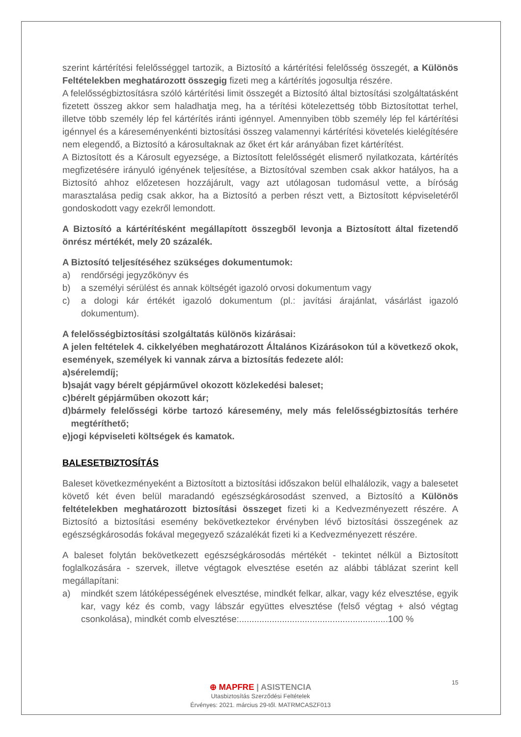szerint kártérítési felelősséggel tartozik, a Biztosító a kártérítési felelősség összegét, a Különös Feltételekben meghatározott összegig fizeti meg a kártérítés jogosultja részére.
A felelősségbiztosításra szóló kártérítési limit összegét a Biztosító által biztosítási szolgáltatásként fizetett összeg akkor sem haladhatja meg, ha a térítési kötelezettség több Biztosítottat terhel, illetve több személy lép fel kártérítés iránti igénnyel. Amennyiben több személy lép fel kártérítési igénnyel és a káreseményenkénti biztosítási összeg valamennyi kártérítési követelés kielégítésére nem elegendő, a Biztosító a károsultaknak az őket ért kár arányában fizet kártérítést.
A Biztosított és a Károsult egyezsége, a Biztosított felelősségét elismerő nyilatkozata, kártérítés megfizetésére irányuló igényének teljesítése, a Biztosítóval szemben csak akkor hatályos, ha a Biztosító ahhoz előzetesen hozzájárult, vagy azt utólagosan tudomásul vette, a bíróság marasztalása pedig csak akkor, ha a Biztosító a perben részt vett, a Biztosított képviseletéről gondoskodott vagy ezekről lemondott.
A Biztosító a kártérítésként megállapított összegből levonja a Biztosított által fizetendő önrész mértékét, mely 20 százalék.
A Biztosító teljesítéséhez szükséges dokumentumok:
a) rendőrségi jegyzőkönyv és
b) a személyi sérülést és annak költségét igazoló orvosi dokumentum vagy
c) a dologi kár értékét igazoló dokumentum (pl.: javítási árajánlat, vásárlást igazoló dokumentum).
A felelősségbiztosítási szolgáltatás különös kizárásai:
A jelen feltételek 4. cikkelyében meghatározott Általános Kizárásokon túl a következő okok, események, személyek ki vannak zárva a biztosítás fedezete alól:
a) sérelemdíj;
b) saját vagy bérelt gépjárművel okozott közlekedési baleset;
c) bérelt gépjárműben okozott kár;
d) bármely felelősségi körbe tartozó káresemény, mely más felelősségbiztosítás terhére megtéríthető;
e) jogi képviseleti költségek és kamatok.
BALESETBIZTOSÍTÁS
Baleset következményeként a Biztosított a biztosítási időszakon belül elhalálozik, vagy a balesetet követő két éven belül maradandó egészségkárosodást szenved, a Biztosító a Különös feltételekben meghatározott biztosítási összeget fizeti ki a Kedvezményezett részére. A Biztosító a biztosítási esemény bekövetkeztekor érvényben lévő biztosítási összegének az egészségkárosodás fokával megegyező százalékát fizeti ki a Kedvezményezett részére.
A baleset folytán bekövetkezett egészségkárosodás mértékét - tekintet nélkül a Biztosított foglalkozására - szervek, illetve végtagok elvesztése esetén az alábbi táblázat szerint kell megállapítani:
a) mindkét szem látóképességének elvesztése, mindkét felkar, alkar, vagy kéz elvesztése, egyik kar, vagy kéz és comb, vagy lábszár együttes elvesztése (felső végtag + alsó végtag csonkolása), mindkét comb elvesztése:...........................................................100 %
15
⊕ MAPFRE | ASISTENCIA
Utasbiztosítás Szerződési Feltételek
Érvényes: 2021. március 29-től. MATRMCASZF013